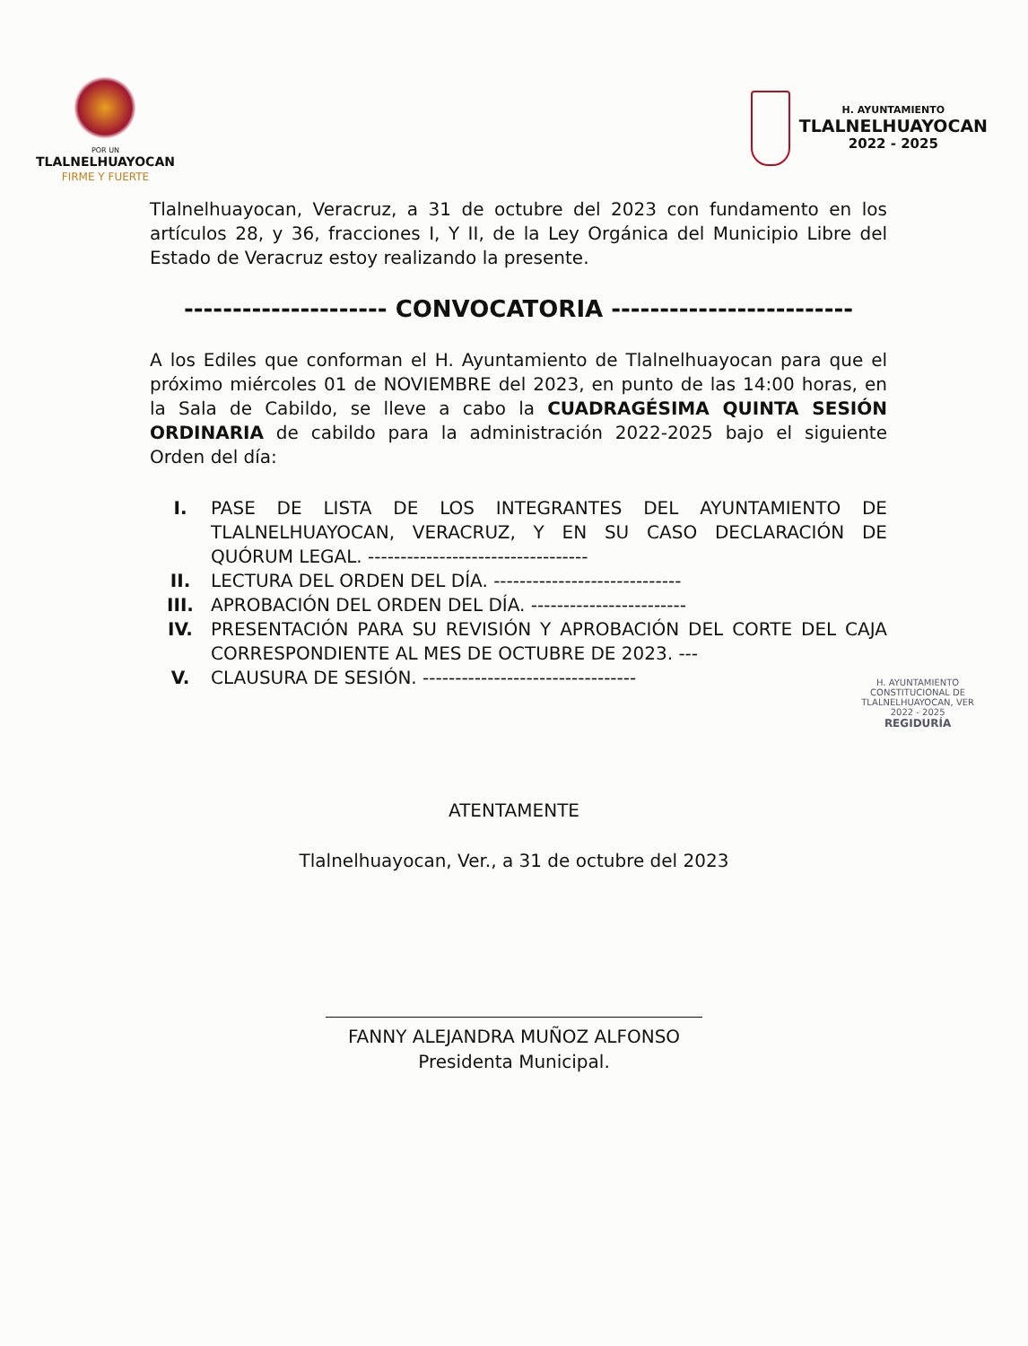POR UN
TLALNELHUAYOCAN
FIRME Y FUERTE
H. AYUNTAMIENTO
TLALNELHUAYOCAN
2022 - 2025
Tlalnelhuayocan, Veracruz, a 31 de octubre del 2023 con fundamento en los artículos 28, y 36, fracciones I, Y II, de la Ley Orgánica del Municipio Libre del Estado de Veracruz estoy realizando la presente.
--------------------- CONVOCATORIA -------------------------
A los Ediles que conforman el H. Ayuntamiento de Tlalnelhuayocan para que el próximo miércoles 01 de NOVIEMBRE del 2023, en punto de las 14:00 horas, en la Sala de Cabildo, se lleve a cabo la CUADRAGÉSIMA QUINTA SESIÓN ORDINARIA de cabildo para la administración 2022-2025 bajo el siguiente Orden del día:
I. PASE DE LISTA DE LOS INTEGRANTES DEL AYUNTAMIENTO DE TLALNELHUAYOCAN, VERACRUZ, Y EN SU CASO DECLARACIÓN DE QUÓRUM LEGAL. ----------------------------------
II. LECTURA DEL ORDEN DEL DÍA. -----------------------------
III. APROBACIÓN DEL ORDEN DEL DÍA. ------------------------
IV. PRESENTACIÓN PARA SU REVISIÓN Y APROBACIÓN DEL CORTE DEL CAJA CORRESPONDIENTE AL MES DE OCTUBRE DE 2023. ---
V. CLAUSURA DE SESIÓN. ---------------------------------
H. AYUNTAMIENTO
CONSTITUCIONAL DE
TLALNELHUAYOCAN, VER
2022 - 2025
REGIDURÍA
ATENTAMENTE
Tlalnelhuayocan, Ver., a 31 de octubre del 2023
FANNY ALEJANDRA MUÑOZ ALFONSO
Presidenta Municipal.